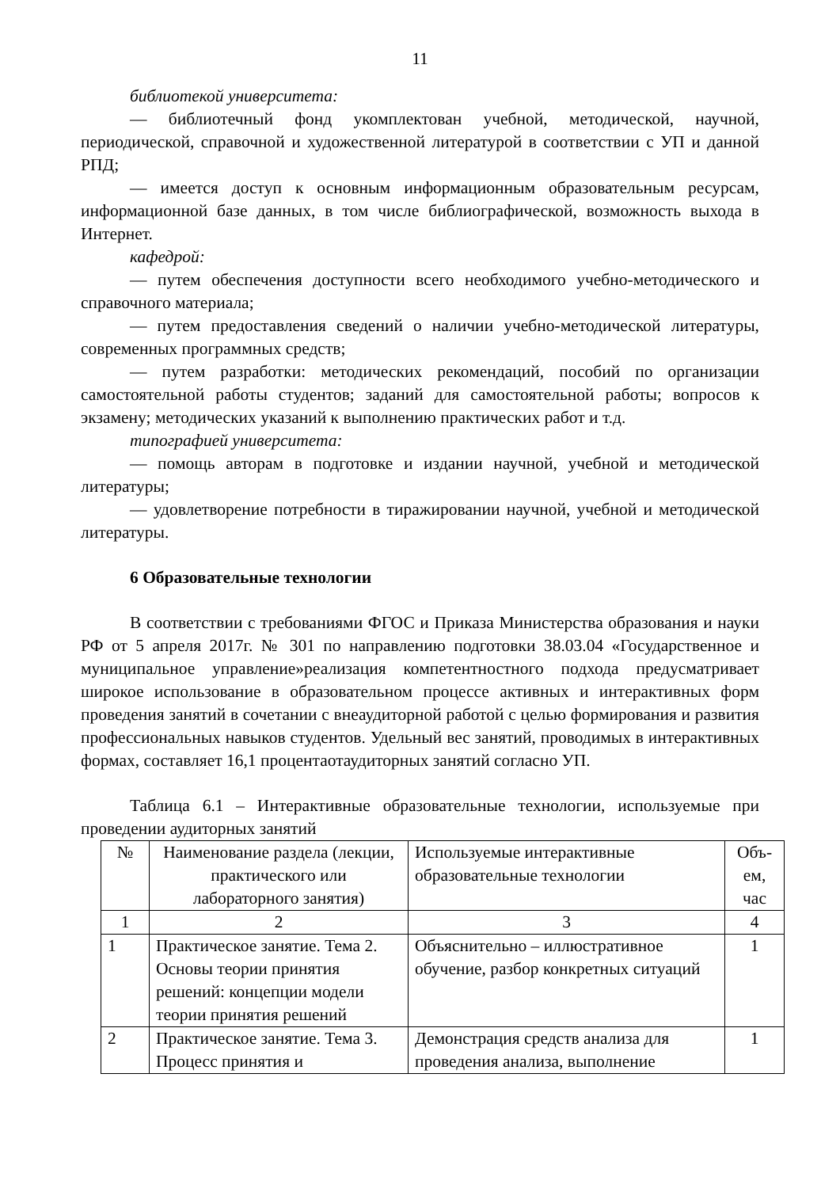11
библиотекой университета:
— библиотечный фонд укомплектован учебной, методической, научной, периодической, справочной и художественной литературой в соответствии с УП и данной РПД;
— имеется доступ к основным информационным образовательным ресурсам, информационной базе данных, в том числе библиографической, возможность выхода в Интернет.
кафедрой:
— путем обеспечения доступности всего необходимого учебно-методического и справочного материала;
— путем предоставления сведений о наличии учебно-методической литературы, современных программных средств;
— путем разработки: методических рекомендаций, пособий по организации самостоятельной работы студентов; заданий для самостоятельной работы; вопросов к экзамену; методических указаний к выполнению практических работ и т.д.
типографией университета:
— помощь авторам в подготовке и издании научной, учебной и методической литературы;
— удовлетворение потребности в тиражировании научной, учебной и методической литературы.
6 Образовательные технологии
В соответствии с требованиями ФГОС и Приказа Министерства образования и науки РФ от 5 апреля 2017г. № 301 по направлению подготовки 38.03.04 «Государственное и муниципальное управление»реализация компетентностного подхода предусматривает широкое использование в образовательном процессе активных и интерактивных форм проведения занятий в сочетании с внеаудиторной работой с целью формирования и развития профессиональных навыков студентов. Удельный вес занятий, проводимых в интерактивных формах, составляет 16,1 процентаотаудиторных занятий согласно УП.
Таблица 6.1 – Интерактивные образовательные технологии, используемые при проведении аудиторных занятий
| № | Наименование раздела (лекции, практического или лабораторного занятия) | Используемые интерактивные образовательные технологии | Объ-ем, час |
| 1 | 2 | 3 | 4 |
| 1 | Практическое занятие. Тема 2. Основы теории принятия решений: концепции модели теории принятия решений | Объяснительно – иллюстративное обучение, разбор конкретных ситуаций | 1 |
| 2 | Практическое занятие. Тема 3. Процесс принятия и | Демонстрация средств анализа для проведения анализа, выполнение | 1 |